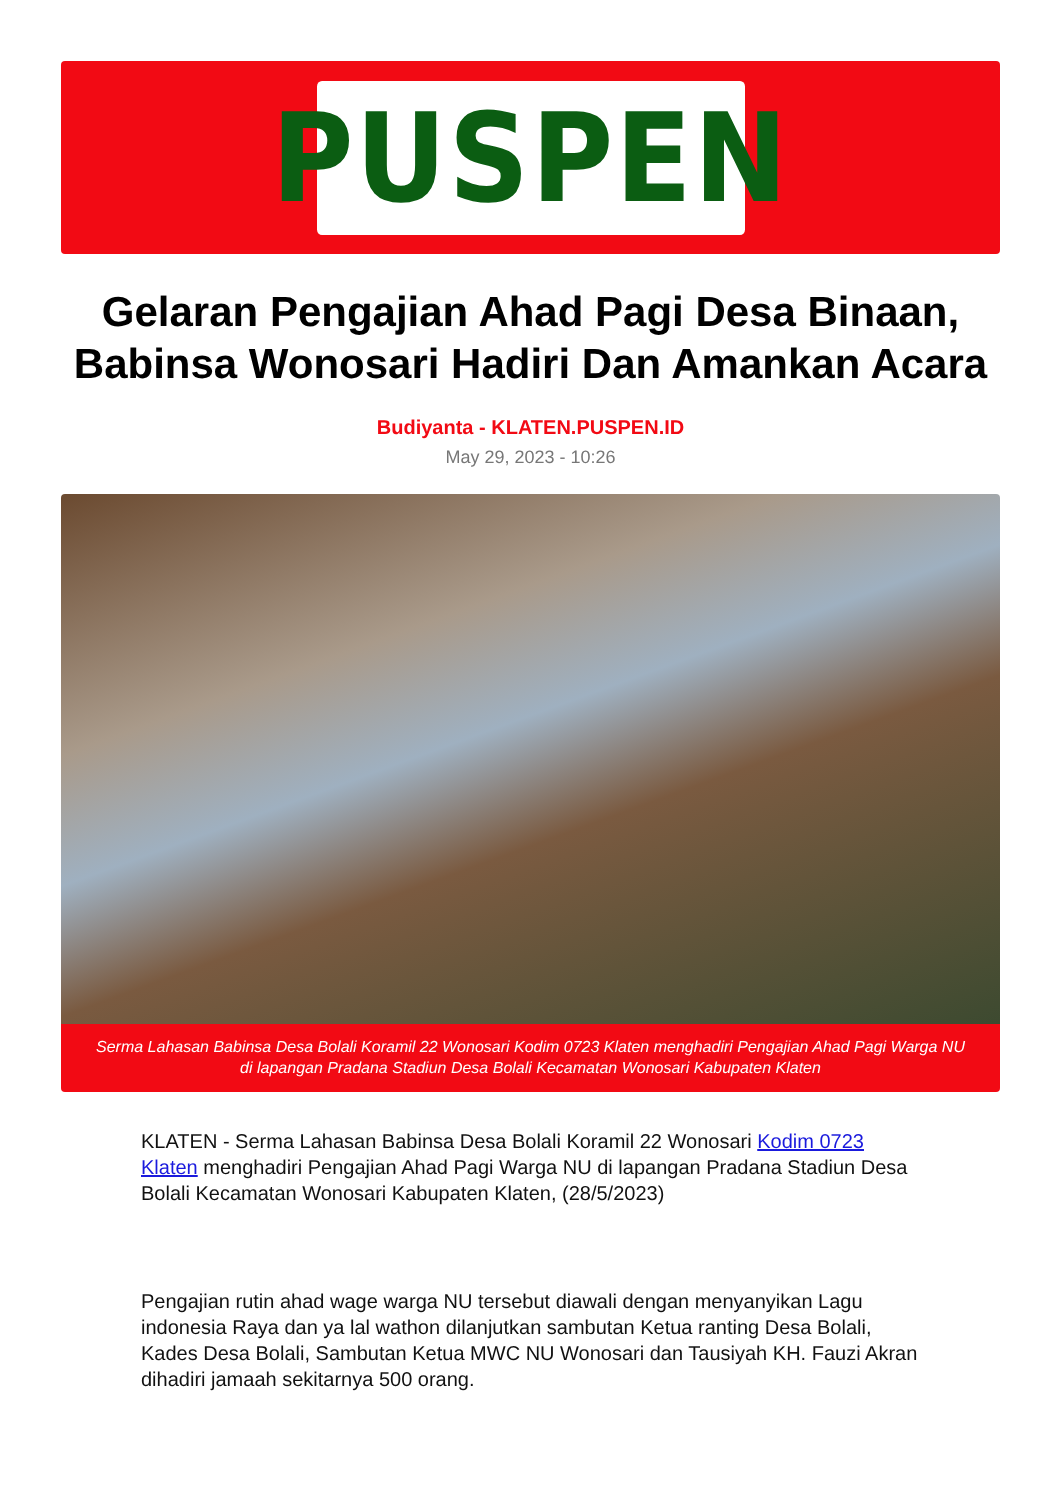PUSPEN
Gelaran Pengajian Ahad Pagi Desa Binaan, Babinsa Wonosari Hadiri Dan Amankan Acara
Budiyanta - KLATEN.PUSPEN.ID
May 29, 2023 - 10:26
Serma Lahasan Babinsa Desa Bolali Koramil 22 Wonosari Kodim 0723 Klaten menghadiri Pengajian Ahad Pagi Warga NU di lapangan Pradana Stadiun Desa Bolali Kecamatan Wonosari Kabupaten Klaten
KLATEN - Serma Lahasan Babinsa Desa Bolali Koramil 22 Wonosari Kodim 0723 Klaten menghadiri Pengajian Ahad Pagi Warga NU di lapangan Pradana Stadiun Desa Bolali Kecamatan Wonosari Kabupaten Klaten, (28/5/2023)
Pengajian rutin ahad wage warga NU tersebut diawali dengan menyanyikan Lagu indonesia Raya dan ya lal wathon dilanjutkan sambutan Ketua ranting Desa Bolali, Kades Desa Bolali, Sambutan Ketua MWC NU Wonosari dan Tausiyah KH. Fauzi Akran dihadiri jamaah sekitarnya 500 orang.